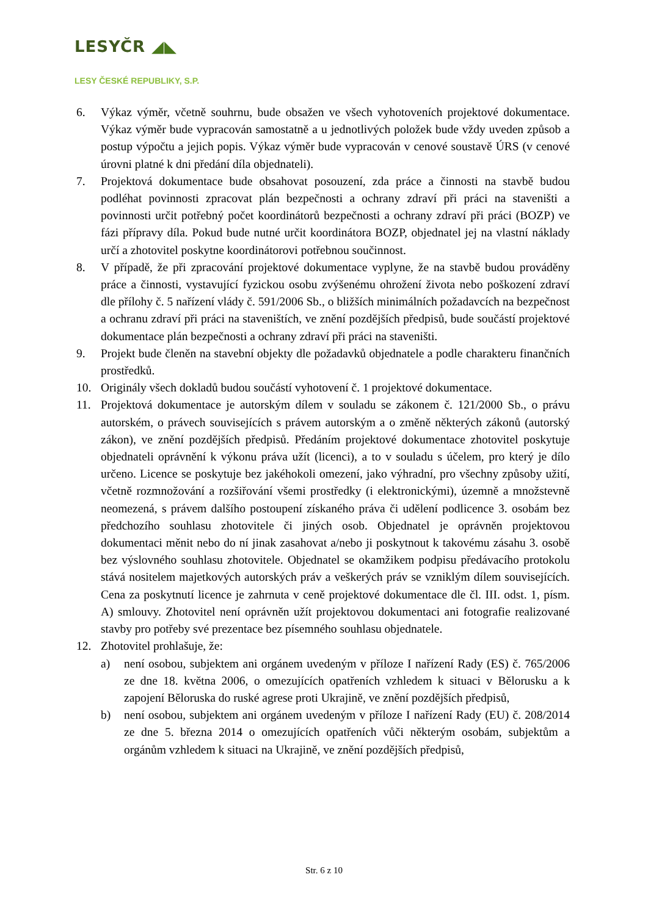LESYČR ◢◣
LESY ČESKÉ REPUBLIKY, S.P.
6. Výkaz výměr, včetně souhrnu, bude obsažen ve všech vyhotoveních projektové dokumentace. Výkaz výměr bude vypracován samostatně a u jednotlivých položek bude vždy uveden způsob a postup výpočtu a jejich popis. Výkaz výměr bude vypracován v cenové soustavě ÚRS (v cenové úrovni platné k dni předání díla objednateli).
7. Projektová dokumentace bude obsahovat posouzení, zda práce a činnosti na stavbě budou podléhat povinnosti zpracovat plán bezpečnosti a ochrany zdraví při práci na staveništi a povinnosti určit potřebný počet koordinátorů bezpečnosti a ochrany zdraví při práci (BOZP) ve fázi přípravy díla. Pokud bude nutné určit koordinátora BOZP, objednatel jej na vlastní náklady určí a zhotovitel poskytne koordinátorovi potřebnou součinnost.
8. V případě, že při zpracování projektové dokumentace vyplyne, že na stavbě budou prováděny práce a činnosti, vystavující fyzickou osobu zvýšenému ohrožení života nebo poškození zdraví dle přílohy č. 5 nařízení vlády č. 591/2006 Sb., o bližších minimálních požadavcích na bezpečnost a ochranu zdraví při práci na staveništích, ve znění pozdějších předpisů, bude součástí projektové dokumentace plán bezpečnosti a ochrany zdraví při práci na staveništi.
9. Projekt bude členěn na stavební objekty dle požadavků objednatele a podle charakteru finančních prostředků.
10. Originály všech dokladů budou součástí vyhotovení č. 1 projektové dokumentace.
11. Projektová dokumentace je autorským dílem v souladu se zákonem č. 121/2000 Sb., o právu autorském, o právech souvisejících s právem autorským a o změně některých zákonů (autorský zákon), ve znění pozdějších předpisů. Předáním projektové dokumentace zhotovitel poskytuje objednateli oprávnění k výkonu práva užít (licenci), a to v souladu s účelem, pro který je dílo určeno. Licence se poskytuje bez jakéhokoli omezení, jako výhradní, pro všechny způsoby užití, včetně rozmnožování a rozšiřování všemi prostředky (i elektronickými), územně a množstevně neomezená, s právem dalšího postoupení získaného práva či udělení podlicence 3. osobám bez předchozího souhlasu zhotovitele či jiných osob. Objednatel je oprávněn projektovou dokumentaci měnit nebo do ní jinak zasahovat a/nebo ji poskytnout k takovému zásahu 3. osobě bez výslovného souhlasu zhotovitele. Objednatel se okamžikem podpisu předávacího protokolu stává nositelem majetkových autorských práv a veškerých práv se vzniklým dílem souvisejících. Cena za poskytnutí licence je zahrnuta v ceně projektové dokumentace dle čl. III. odst. 1, písm. A) smlouvy. Zhotovitel není oprávněn užít projektovou dokumentaci ani fotografie realizované stavby pro potřeby své prezentace bez písemného souhlasu objednatele.
12. Zhotovitel prohlašuje, že:
a) není osobou, subjektem ani orgánem uvedeným v příloze I nařízení Rady (ES) č. 765/2006 ze dne 18. května 2006, o omezujících opatřeních vzhledem k situaci v Bělorusku a k zapojení Běloruska do ruské agrese proti Ukrajině, ve znění pozdějších předpisů,
b) není osobou, subjektem ani orgánem uvedeným v příloze I nařízení Rady (EU) č. 208/2014 ze dne 5. března 2014 o omezujících opatřeních vůči některým osobám, subjektům a orgánům vzhledem k situaci na Ukrajině, ve znění pozdějších předpisů,
Str. 6 z 10